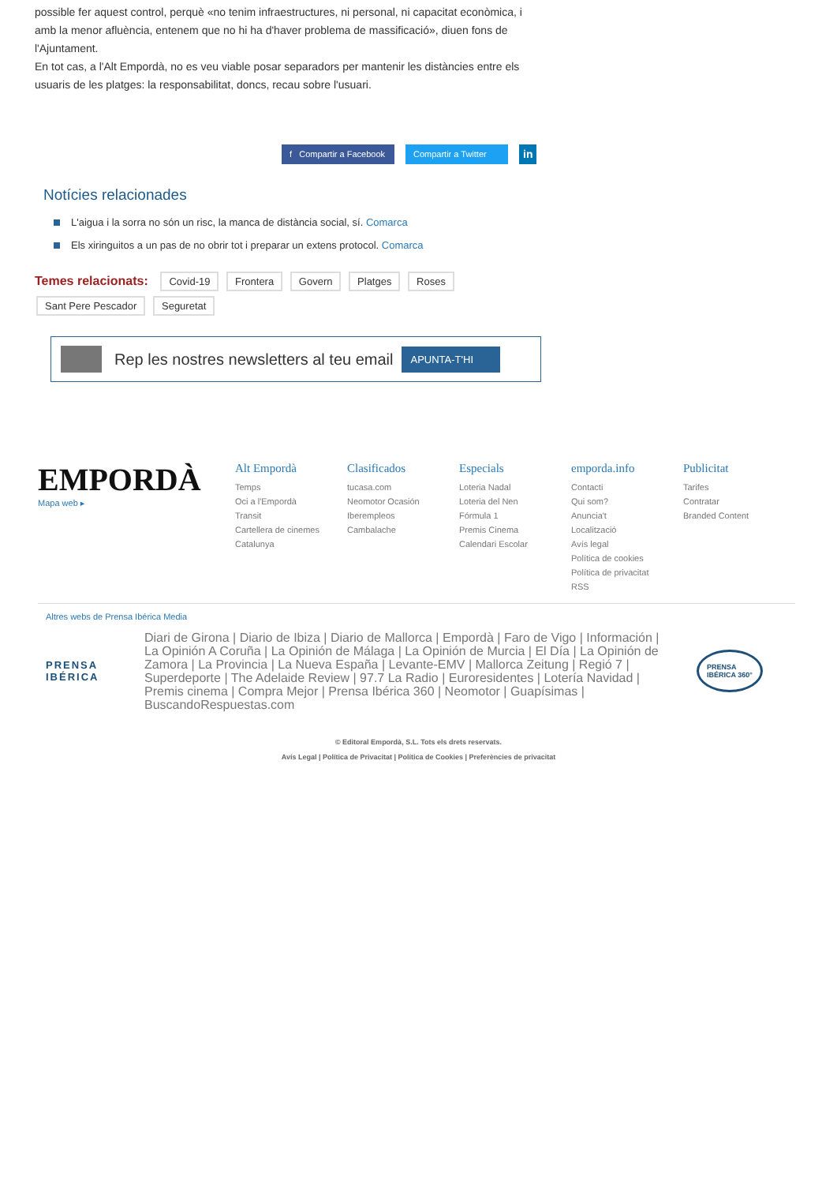possible fer aquest control, perquè «no tenim infraestructures, ni personal, ni capacitat econòmica, i amb la menor afluència, entenem que no hi ha d'haver problema de massificació», diuen fons de l'Ajuntament.
En tot cas, a l'Alt Empordà, no es veu viable posar separadors per mantenir les distàncies entre els usuaris de les platges: la responsabilitat, doncs, recau sobre l'usuari.
f Compartir a Facebook Compartir a Twitter in
Notícies relacionades
L'aigua i la sorra no són un risc, la manca de distància social, sí. Comarca
Els xiringuitos a un pas de no obrir tot i preparar un extens protocol. Comarca
Temes relacionats: Covid-19 Frontera Govern Platges Roses Sant Pere Pescador Seguretat
Rep les nostres newsletters al teu email APUNTA-T'HI
EMPORDÀ
Mapa web ▸
Alt Empordà
Temps
Oci a l'Empordà
Transit
Cartellera de cinemes
Catalunya
Clasificados
tucasa.com
Neomotor Ocasión
Iberempleos
Cambalache
Especials
Loteria Nadal
Loteria del Nen
Fórmula 1
Premis Cinema
Calendari Escolar
emporda.info
Contacti
Qui som?
Anuncia't
Localització
Avís legal
Política de cookies
Política de privacitat
RSS
Publicitat
Tarifes
Contratar
Branded Content
Altres webs de Prensa Ibérica Media
PRENSA
IBÉRICA
Diari de Girona | Diario de Ibiza | Diario de Mallorca | Empordà | Faro de Vigo | Información | La Opinión A Coruña | La Opinión de Málaga | La Opinión de Murcia | El Día | La Opinión de Zamora | La Provincia | La Nueva España | Levante-EMV | Mallorca Zeitung | Regió 7 | Superdeporte | The Adelaide Review | 97.7 La Radio | Euroresidentes | Lotería Navidad | Premis cinema | Compra Mejor | Prensa Ibérica 360 | Neomotor | Guapísimas | BuscandoRespuestas.com
PRENSA
IBÉRICA 360°
© Editoral Empordà, S.L. Tots els drets reservats.
Avís Legal | Política de Privacitat | Política de Cookies | Preferències de privacitat